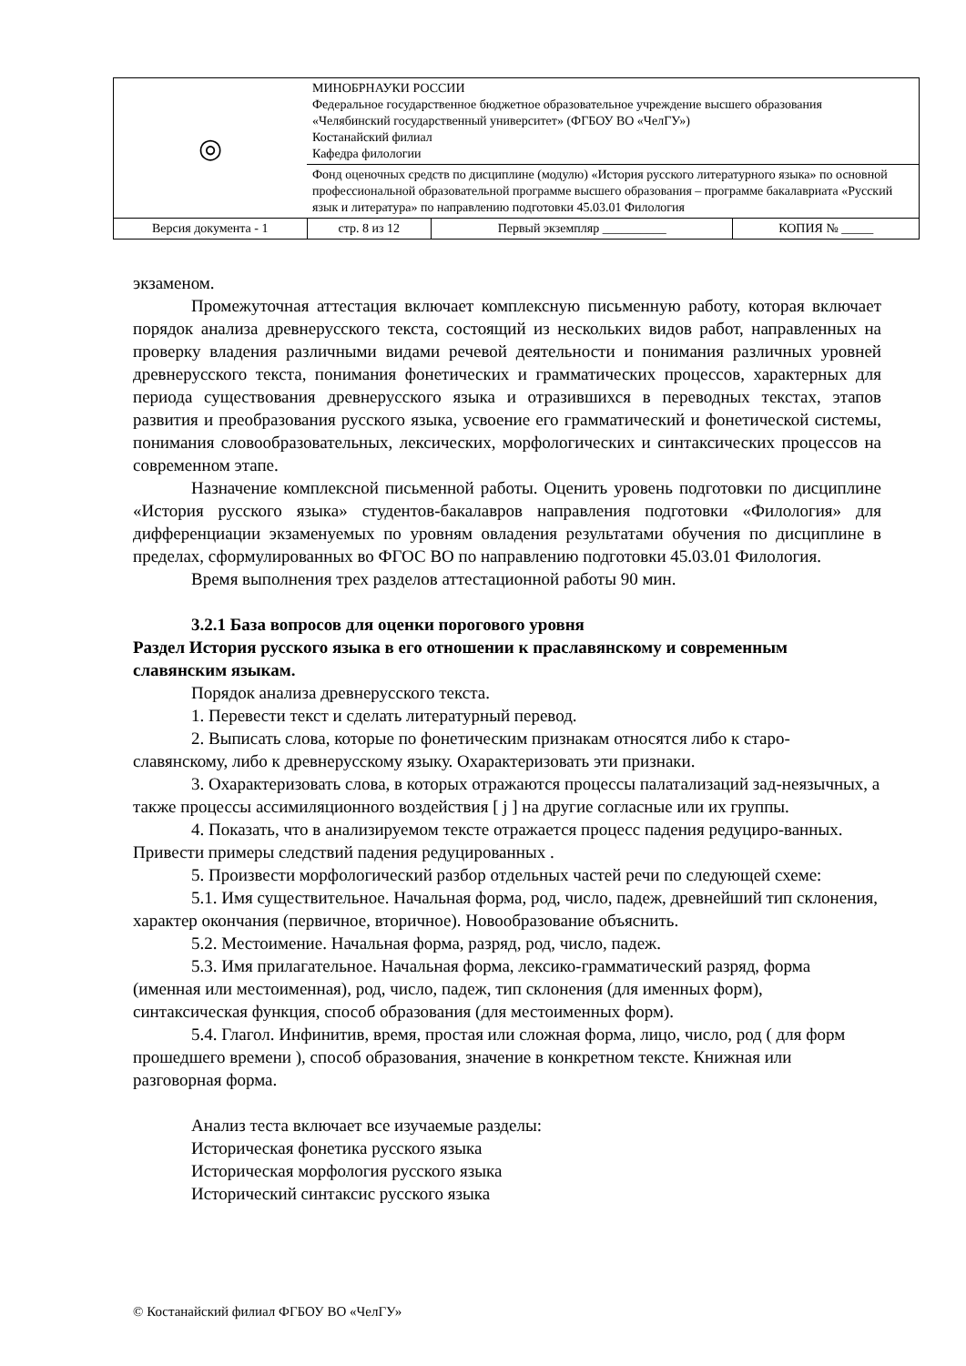| ◎ | МИНОБРНАУКИ РОССИИ Федеральное государственное бюджетное образовательное учреждение высшего образования «Челябинский государственный университет» (ФГБОУ ВО «ЧелГУ») Костанайский филиал Кафедра филологии | | |
| | Фонд оценочных средств по дисциплине (модулю) «История русского литературного языка» по основной профессиональной образовательной программе высшего образования – программе бакалавриата «Русский язык и литература» по направлению подготовки 45.03.01 Филология | | |
| Версия документа - 1 | стр. 8 из 12 | Первый экземпляр __________ | КОПИЯ № _____ |
экзаменом.
Промежуточная аттестация включает комплексную письменную работу, которая включает порядок анализа древнерусского текста, состоящий из нескольких видов работ, направленных на проверку владения различными видами речевой деятельности и понимания различных уровней древнерусского текста, понимания фонетических и грамматических процессов, характерных для периода существования древнерусского языка и отразившихся в переводных текстах, этапов развития и преобразования русского языка, усвоение его грамматический и фонетической системы, понимания словообразовательных, лексических, морфологических и синтаксических процессов на современном этапе.
Назначение комплексной письменной работы. Оценить уровень подготовки по дисциплине «История русского языка» студентов-бакалавров направления подготовки «Филология» для дифференциации экзаменуемых по уровням овладения результатами обучения по дисциплине в пределах, сформулированных во ФГОС ВО по направлению подготовки 45.03.01 Филология.
Время выполнения трех разделов аттестационной работы 90 мин.
3.2.1 База вопросов для оценки порогового уровня
Раздел История русского языка в его отношении к праславянскому и современным славянским языкам.
Порядок анализа древнерусского текста.
1. Перевести текст и сделать литературный перевод.
2. Выписать слова, которые по фонетическим признакам относятся либо к старо-славянскому, либо к древнерусскому языку. Охарактеризовать эти признаки.
3. Охарактеризовать слова, в которых отражаются процессы палатализаций зад-неязычных, а также процессы ассимиляционного воздействия [ j ] на другие согласные или их группы.
4. Показать, что в анализируемом тексте отражается процесс падения редуциро-ванных. Привести примеры следствий падения редуцированных .
5. Произвести морфологический разбор отдельных частей речи по следующей схеме:
5.1. Имя существительное. Начальная форма, род, число, падеж, древнейший тип склонения, характер окончания (первичное, вторичное). Новообразование объяснить.
5.2. Местоимение. Начальная форма, разряд, род, число, падеж.
5.3. Имя прилагательное. Начальная форма, лексико-грамматический разряд, форма (именная или местоименная), род, число, падеж, тип склонения (для именных форм), синтаксическая функция, способ образования (для местоименных форм).
5.4. Глагол. Инфинитив, время, простая или сложная форма, лицо, число, род ( для форм прошедшего времени ), способ образования, значение в конкретном тексте. Книжная или разговорная форма.
Анализ теста включает все изучаемые разделы:
Историческая фонетика русского языка
Историческая морфология русского языка
Исторический синтаксис русского языка
© Костанайский филиал ФГБОУ ВО «ЧелГУ»